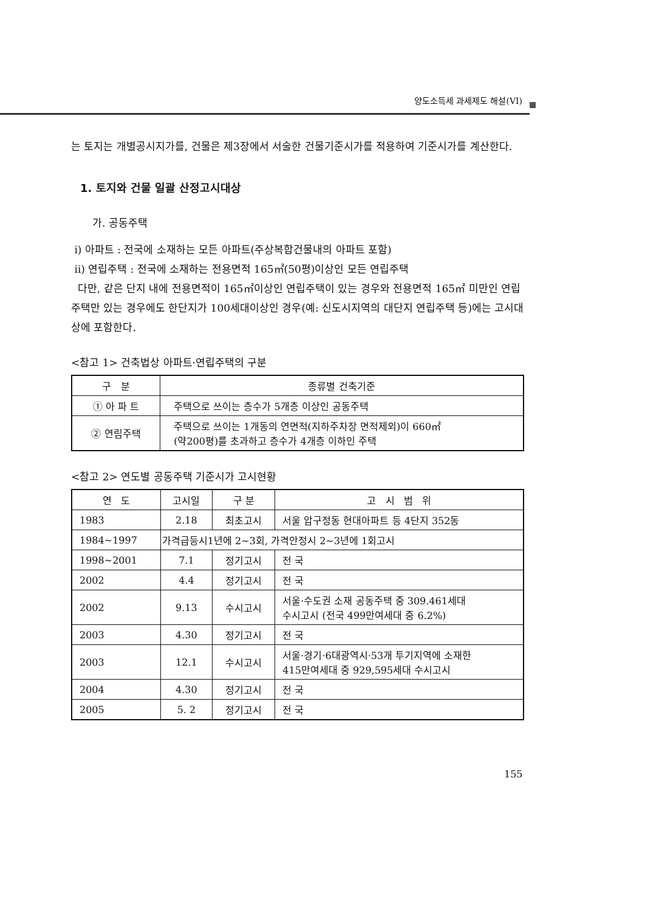양도소득세 과세제도 해설(VI)
는 토지는 개별공시지가를, 건물은 제3장에서 서술한 건물기준시가를 적용하여 기준시가를 계산한다.
1. 토지와 건물 일괄 산정고시대상
가. 공동주택
ⅰ) 아파트 : 전국에 소재하는 모든 아파트(주상복합건물내의 아파트 포함)
ⅱ) 연립주택 : 전국에 소재하는 전용면적 165㎡(50평)이상인 모든 연립주택
다만, 같은 단지 내에 전용면적이 165㎡이상인 연립주택이 있는 경우와 전용면적 165㎡ 미만인 연립주택만 있는 경우에도 한단지가 100세대이상인 경우(예: 신도시지역의 대단지 연립주택 등)에는 고시대상에 포함한다.
<참고 1> 건축법상 아파트·연립주택의 구분
| 구 분 | 종류별 건축기준 |
| --- | --- |
| ① 아 파 트 | 주택으로 쓰이는 층수가 5개층 이상인 공동주택 |
| ② 연립주택 | 주택으로 쓰이는 1개동의 연면적(지하주차장 면적제외)이 660㎡ (약200평)를 초과하고 층수가 4개층 이하인 주택 |
<참고 2> 연도별 공동주택 기준시가 고시현황
| 연 도 | 고시일 | 구 분 | 고 시 범 위 |
| --- | --- | --- | --- |
| 1983 | 2.18 | 최초고시 | 서울 압구정동 현대아파트 등 4단지 352동 |
| 1984~1997 | 가격급등시1년에 2~3회, 가격안정시 2~3년에 1회고시 | | |
| 1998~2001 | 7.1 | 정기고시 | 전 국 |
| 2002 | 4.4 | 정기고시 | 전 국 |
| 2002 | 9.13 | 수시고시 | 서울·수도권 소재 공동주택 중 309.461세대 수시고시 (전국 499만여세대 중 6.2%) |
| 2003 | 4.30 | 정기고시 | 전 국 |
| 2003 | 12.1 | 수시고시 | 서울·경기·6대광역시·53개 투기지역에 소재한 415만여세대 중 929,595세대 수시고시 |
| 2004 | 4.30 | 정기고시 | 전 국 |
| 2005 | 5. 2 | 정기고시 | 전 국 |
155